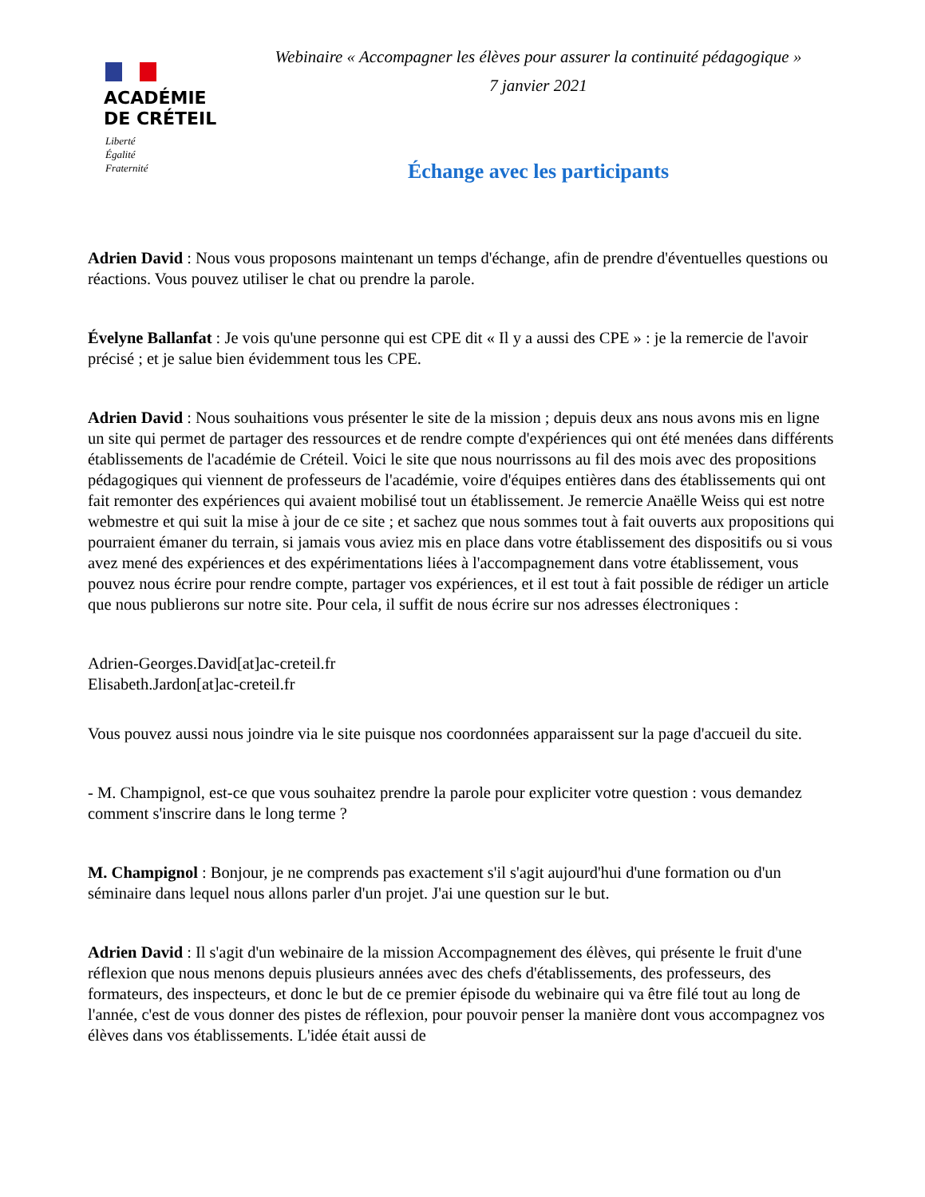ACADÉMIE
DE CRÉTEIL
Liberté
Égalité
Fraternité
Webinaire « Accompagner les élèves pour assurer la continuité pédagogique »
7 janvier 2021
Échange avec les participants
Adrien David : Nous vous proposons maintenant un temps d'échange, afin de prendre d'éventuelles questions ou réactions. Vous pouvez utiliser le chat ou prendre la parole.
Évelyne Ballanfat : Je vois qu'une personne qui est CPE dit « Il y a aussi des CPE » : je la remercie de l'avoir précisé ; et je salue bien évidemment tous les CPE.
Adrien David : Nous souhaitions vous présenter le site de la mission ; depuis deux ans nous avons mis en ligne un site qui permet de partager des ressources et de rendre compte d'expériences qui ont été menées dans différents établissements de l'académie de Créteil. Voici le site que nous nourrissons au fil des mois avec des propositions pédagogiques qui viennent de professeurs de l'académie, voire d'équipes entières dans des établissements qui ont fait remonter des expériences qui avaient mobilisé tout un établissement. Je remercie Anaëlle Weiss qui est notre webmestre et qui suit la mise à jour de ce site ; et sachez que nous sommes tout à fait ouverts aux propositions qui pourraient émaner du terrain, si jamais vous aviez mis en place dans votre établissement des dispositifs ou si vous avez mené des expériences et des expérimentations liées à l'accompagnement dans votre établissement, vous pouvez nous écrire pour rendre compte, partager vos expériences, et il est tout à fait possible de rédiger un article que nous publierons sur notre site. Pour cela, il suffit de nous écrire sur nos adresses électroniques :
Adrien-Georges.David[at]ac-creteil.fr
Elisabeth.Jardon[at]ac-creteil.fr
Vous pouvez aussi nous joindre via le site puisque nos coordonnées apparaissent sur la page d'accueil du site.
- M. Champignol, est-ce que vous souhaitez prendre la parole pour expliciter votre question : vous demandez comment s'inscrire dans le long terme ?
M. Champignol : Bonjour, je ne comprends pas exactement s'il s'agit aujourd'hui d'une formation ou d'un séminaire dans lequel nous allons parler d'un projet. J'ai une question sur le but.
Adrien David : Il s'agit d'un webinaire de la mission Accompagnement des élèves, qui présente le fruit d'une réflexion que nous menons depuis plusieurs années avec des chefs d'établissements, des professeurs, des formateurs, des inspecteurs, et donc le but de ce premier épisode du webinaire qui va être filé tout au long de l'année, c'est de vous donner des pistes de réflexion, pour pouvoir penser la manière dont vous accompagnez vos élèves dans vos établissements. L'idée était aussi de